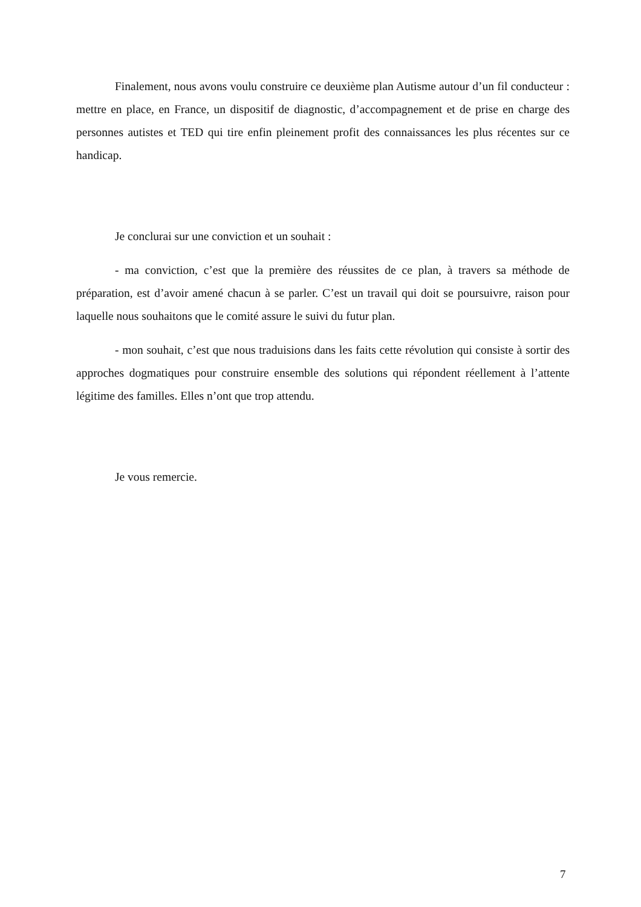Finalement, nous avons voulu construire ce deuxième plan Autisme autour d’un fil conducteur : mettre en place, en France, un dispositif de diagnostic, d’accompagnement et de prise en charge des personnes autistes et TED qui tire enfin pleinement profit des connaissances les plus récentes sur ce handicap.
Je conclurai sur une conviction et un souhait :
- ma conviction, c’est que la première des réussites de ce plan, à travers sa méthode de préparation, est d’avoir amené chacun à se parler. C’est un travail qui doit se poursuivre, raison pour laquelle nous souhaitons que le comité assure le suivi du futur plan.
- mon souhait, c’est que nous traduisions dans les faits cette révolution qui consiste à sortir des approches dogmatiques pour construire ensemble des solutions qui répondent réellement à l’attente légitime des familles. Elles n’ont que trop attendu.
Je vous remercie.
7